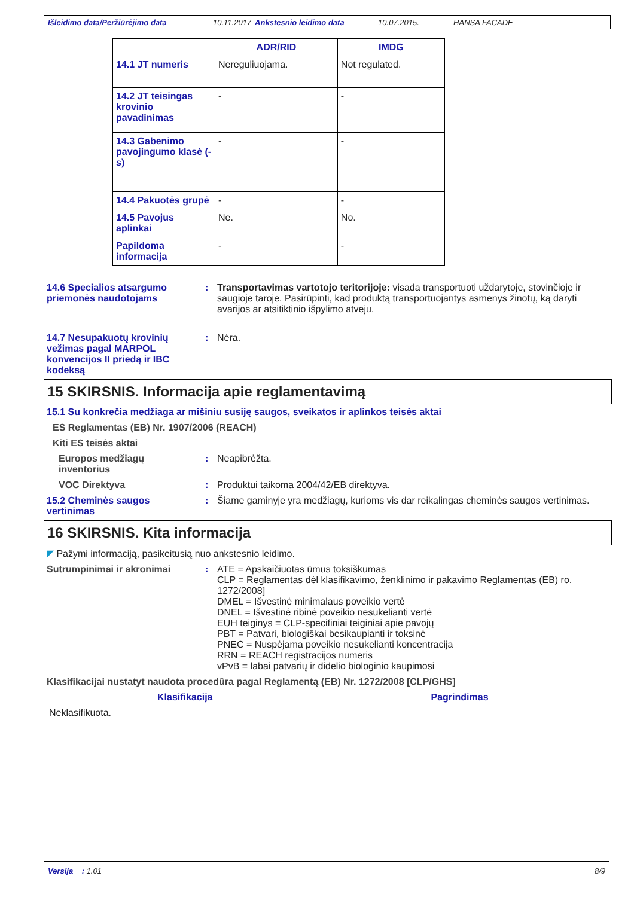Išleidimo data/Peržiūrėjimo data 10.11.2017 Ankstesnio leidimo data 10.07.2015. HANSA FACADE
| | ADR/RID | IMDG |
| --- | --- | --- |
| 14.1 JT numeris | Nereguliuojama. | Not regulated. |
| 14.2 JT teisingas krovinio pavadinimas | - | - |
| 14.3 Gabenimo pavojingumo klasė (-s) | - | - |
| 14.4 Pakuotės grupė | - | - |
| 14.5 Pavojus aplinkai | Ne. | No. |
| Papildoma informacija | - | - |
14.6 Specialios atsargumo priemonės naudotojams
: Transportavimas vartotojo teritorijoje: visada transportuoti uždarytoje, stovinčioje ir saugioje taroje. Pasirūpinti, kad produktą transportuojantys asmenys žinotų, ką daryti avarijos ar atsitiktinio išpylimo atveju.
14.7 Nesupakuotų krovinių vežimas pagal MARPOL konvencijos II priedą ir IBC kodeksą
: Nėra.
15 SKIRSNIS. Informacija apie reglamentavimą
15.1 Su konkrečia medžiaga ar mišiniu susiję saugos, sveikatos ir aplinkos teisės aktai
ES Reglamentas (EB) Nr. 1907/2006 (REACH)
Kiti ES teisės aktai
Europos medžiagų inventorius
: Neapibrėžta.
VOC Direktyva : Produktui taikoma 2004/42/EB direktyva.
15.2 Cheminės saugos vertinimas
: Šiame gaminyje yra medžiagų, kurioms vis dar reikalingas cheminės saugos vertinimas.
16 SKIRSNIS. Kita informacija
◤ Pažymi informaciją, pasikeitusią nuo ankstesnio leidimo.
Sutrumpinimai ir akronimai : ATE = Apskaičiuotas ūmus toksiškumas
CLP = Reglamentas dėl klasifikavimo, ženklinimo ir pakavimo Reglamentas (EB) ro. 1272/2008]
DMEL = Išvestinė minimalaus poveikio vertė
DNEL = Išvestinė ribinė poveikio nesukelianti vertė
EUH teiginys = CLP-specifiniai teiginiai apie pavojų
PBT = Patvari, biologiškai besikaupianti ir toksinė
PNEC = Nuspėjama poveikio nesukelianti koncentracija
RRN = REACH registracijos numeris
vPvB = labai patvarių ir didelio biologinio kaupimosi
Klasifikacijai nustatyt naudota procedūra pagal Reglamentą (EB) Nr. 1272/2008 [CLP/GHS]
Klasifikacija Pagrindimas
Neklasifikuota.
Versija : 1.01 8/9